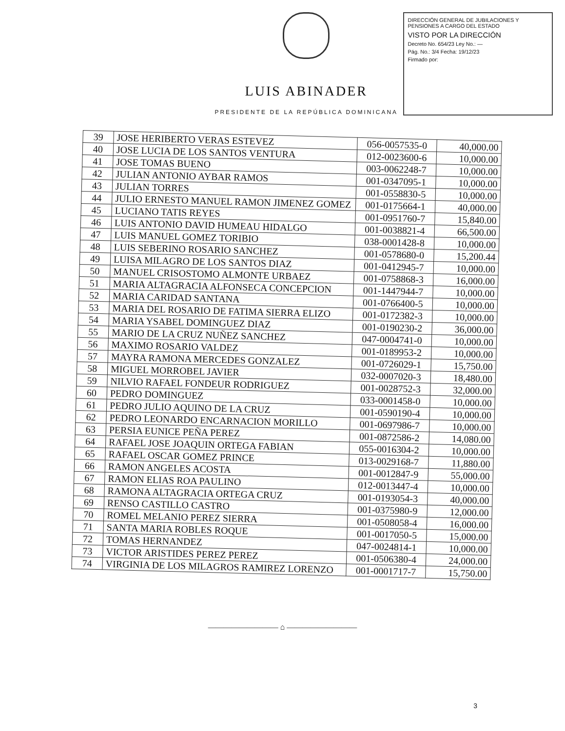LUIS ABINADER
PRESIDENTE DE LA REPÚBLICA DOMINICANA
DIRECCIÓN GENERAL DE JUBILACIONES Y PENSIONES A CARGO DEL ESTADO
VISTO POR LA DIRECCIÓN
Decreto No. 654/23 Ley No.: —
Pág. No.: 3/4 Fecha: 19/12/23
Firmado por:
| 39 | JOSE HERIBERTO VERAS ESTEVEZ | 056-0057535-0 | 40,000.00 |
| 40 | JOSE LUCIA DE LOS SANTOS VENTURA | 012-0023600-6 | 10,000.00 |
| 41 | JOSE TOMAS BUENO | 003-0062248-7 | 10,000.00 |
| 42 | JULIAN ANTONIO AYBAR RAMOS | 001-0347095-1 | 10,000.00 |
| 43 | JULIAN TORRES | 001-0558830-5 | 10,000.00 |
| 44 | JULIO ERNESTO MANUEL RAMON JIMENEZ GOMEZ | 001-0175664-1 | 40,000.00 |
| 45 | LUCIANO TATIS REYES | 001-0951760-7 | 15,840.00 |
| 46 | LUIS ANTONIO DAVID HUMEAU HIDALGO | 001-0038821-4 | 66,500.00 |
| 47 | LUIS MANUEL GOMEZ TORIBIO | 038-0001428-8 | 10,000.00 |
| 48 | LUIS SEBERINO ROSARIO SANCHEZ | 001-0578680-0 | 15,200.44 |
| 49 | LUISA MILAGRO DE LOS SANTOS DIAZ | 001-0412945-7 | 10,000.00 |
| 50 | MANUEL CRISOSTOMO ALMONTE URBAEZ | 001-0758868-3 | 16,000.00 |
| 51 | MARIA ALTAGRACIA ALFONSECA CONCEPCION | 001-1447944-7 | 10,000.00 |
| 52 | MARIA CARIDAD SANTANA | 001-0766400-5 | 10,000.00 |
| 53 | MARIA DEL ROSARIO DE FATIMA SIERRA ELIZO | 001-0172382-3 | 10,000.00 |
| 54 | MARIA YSABEL DOMINGUEZ DIAZ | 001-0190230-2 | 36,000.00 |
| 55 | MARIO DE LA CRUZ NUÑEZ SANCHEZ | 047-0004741-0 | 10,000.00 |
| 56 | MAXIMO ROSARIO VALDEZ | 001-0189953-2 | 10,000.00 |
| 57 | MAYRA RAMONA MERCEDES GONZALEZ | 001-0726029-1 | 15,750.00 |
| 58 | MIGUEL MORROBEL JAVIER | 032-0007020-3 | 18,480.00 |
| 59 | NILVIO RAFAEL FONDEUR RODRIGUEZ | 001-0028752-3 | 32,000.00 |
| 60 | PEDRO DOMINGUEZ | 033-0001458-0 | 10,000.00 |
| 61 | PEDRO JULIO AQUINO DE LA CRUZ | 001-0590190-4 | 10,000.00 |
| 62 | PEDRO LEONARDO ENCARNACION MORILLO | 001-0697986-7 | 10,000.00 |
| 63 | PERSIA EUNICE PEÑA PEREZ | 001-0872586-2 | 14,080.00 |
| 64 | RAFAEL JOSE JOAQUIN ORTEGA FABIAN | 055-0016304-2 | 10,000.00 |
| 65 | RAFAEL OSCAR GOMEZ PRINCE | 013-0029168-7 | 11,880.00 |
| 66 | RAMON ANGELES ACOSTA | 001-0012847-9 | 55,000.00 |
| 67 | RAMON ELIAS ROA PAULINO | 012-0013447-4 | 10,000.00 |
| 68 | RAMONA ALTAGRACIA ORTEGA CRUZ | 001-0193054-3 | 40,000.00 |
| 69 | RENSO CASTILLO CASTRO | 001-0375980-9 | 12,000.00 |
| 70 | ROMEL MELANIO PEREZ SIERRA | 001-0508058-4 | 16,000.00 |
| 71 | SANTA MARIA ROBLES ROQUE | 001-0017050-5 | 15,000.00 |
| 72 | TOMAS HERNANDEZ | 047-0024814-1 | 10,000.00 |
| 73 | VICTOR ARISTIDES PEREZ PEREZ | 001-0506380-4 | 24,000.00 |
| 74 | VIRGINIA DE LOS MILAGROS RAMIREZ LORENZO | 001-0001717-7 | 15,750.00 |
――――――――― ⌂ ―――――――――
3